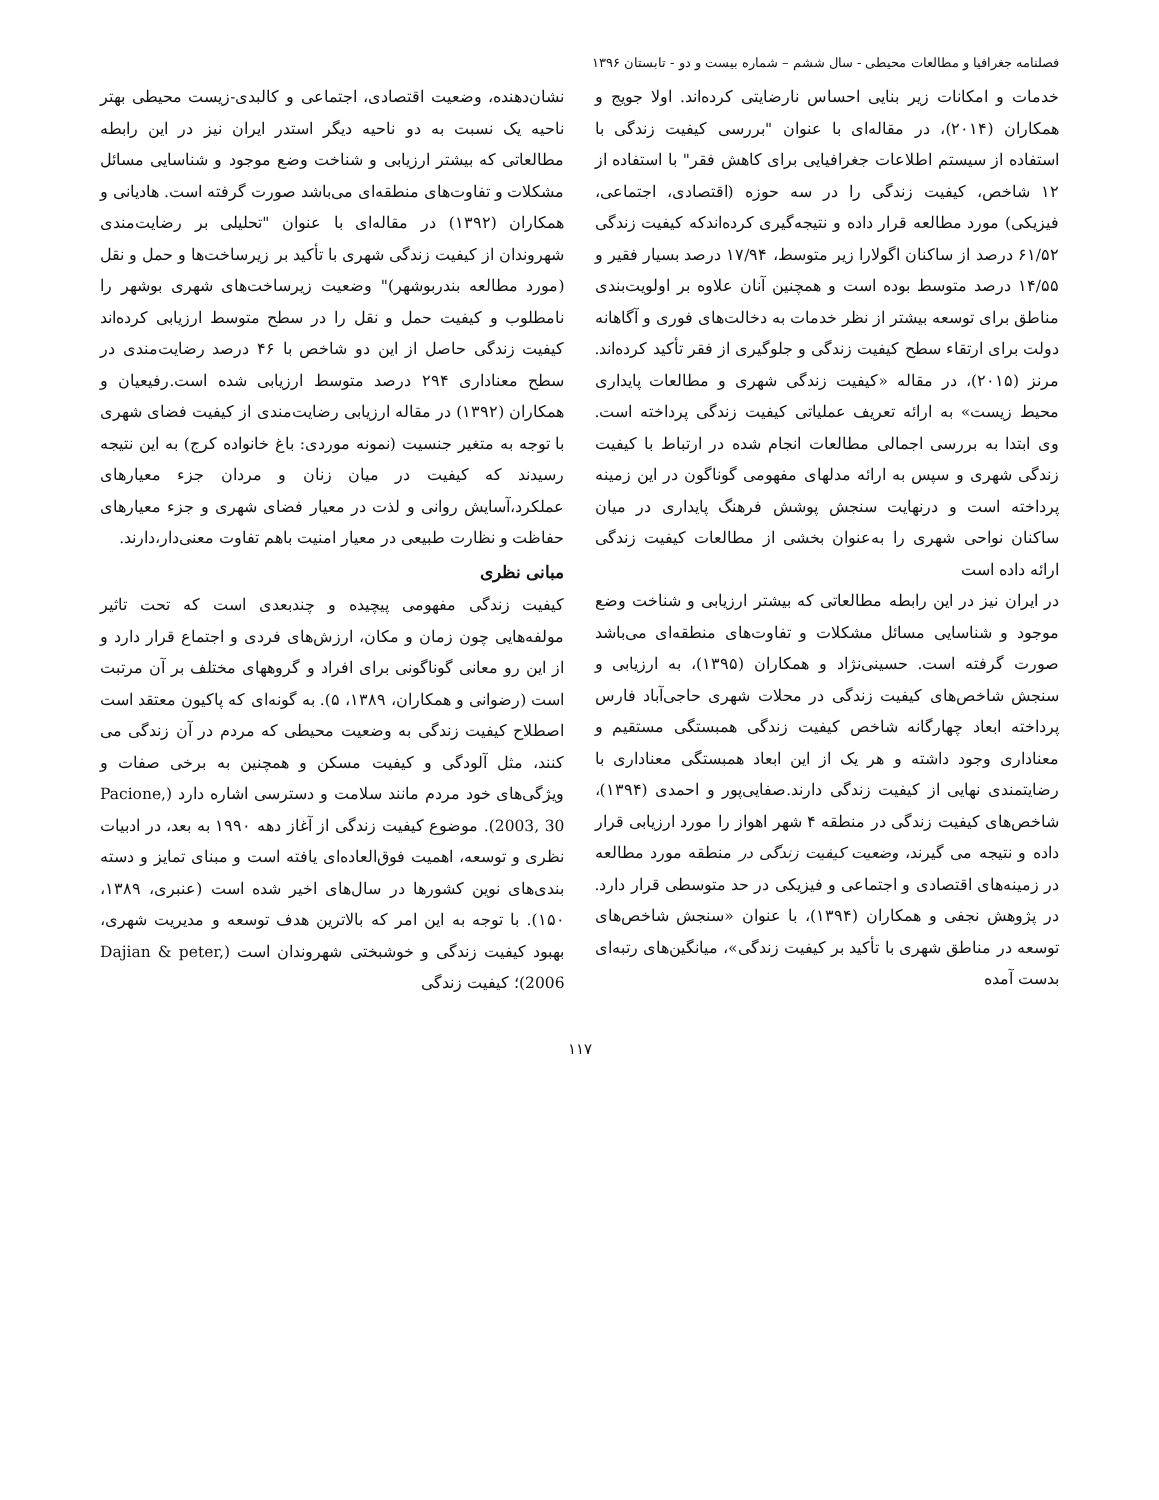فصلنامه جغرافیا و مطالعات محیطی - سال ششم – شماره بیست و دو - تابستان ۱۳۹۶
خدمات و امکانات زیر بنایی احساس نارضایتی کرده‌اند. اولا جویج و همکاران (۲۰۱۴)، در مقاله‌ای با عنوان "بررسی کیفیت زندگی با استفاده از سیستم اطلاعات جغرافیایی برای کاهش فقر" با استفاده از ۱۲ شاخص، کیفیت زندگی را در سه حوزه (اقتصادی، اجتماعی، فیزیکی) مورد مطالعه قرار داده و نتیجه‌گیری کرده‌اندکه کیفیت زندگی ۶۱/۵۲ درصد از ساکنان اگولارا زیر متوسط، ۱۷/۹۴ درصد بسیار فقیر و ۱۴/۵۵ درصد متوسط بوده است و همچنین آنان علاوه بر اولویت‌بندی مناطق برای توسعه بیشتر از نظر خدمات به دخالت‌های فوری و آگاهانه دولت برای ارتقاء سطح کیفیت زندگی و جلوگیری از فقر تأکید کرده‌اند. مرنز (۲۰۱۵)، در مقاله «کیفیت زندگی شهری و مطالعات پایداری محیط زیست» به ارائه تعریف عملیاتی کیفیت زندگی پرداخته است. وی ابتدا به بررسی اجمالی مطالعات انجام شده در ارتباط با کیفیت زندگی شهری و سپس به ارائه مدلهای مفهومی گوناگون در این زمینه پرداخته است و درنهایت سنجش پوشش فرهنگ پایداری در میان ساکنان نواحی شهری را به‌عنوان بخشی از مطالعات کیفیت زندگی ارائه داده است
در ایران نیز در این رابطه مطالعاتی که بیشتر ارزیابی و شناخت وضع موجود و شناسایی مسائل مشکلات و تفاوت‌های منطقه‌ای می‌باشد صورت گرفته است. حسینی‌نژاد و همکاران (۱۳۹۵)، به ارزیابی و سنجش شاخص‌های کیفیت زندگی در محلات شهری حاجی‌آباد فارس پرداخته ابعاد چهارگانه شاخص کیفیت زندگی همبستگی مستقیم و معناداری وجود داشته و هر یک از این ابعاد همبستگی معناداری با رضایتمندی نهایی از کیفیت زندگی دارند.صفایی‌پور و احمدی (۱۳۹۴)، شاخص‌های کیفیت زندگی در منطقه ۴ شهر اهواز را مورد ارزیابی قرار داده و نتیجه می گیرند، وضعیت کیفیت زندگی در منطقه مورد مطالعه در زمینه‌های اقتصادی و اجتماعی و فیزیکی در حد متوسطی قرار دارد. در پژوهش نجفی و همکاران (۱۳۹۴)، با عنوان «سنجش شاخص‌های توسعه در مناطق شهری با تأکید بر کیفیت زندگی»، میانگین‌های رتبه‌ای بدست آمده
نشان‌دهنده، وضعیت اقتصادی، اجتماعی و کالبدی-زیست محیطی بهتر ناحیه یک نسبت به دو ناحیه دیگر استدر ایران نیز در این رابطه مطالعاتی که بیشتر ارزیابی و شناخت وضع موجود و شناسایی مسائل مشکلات و تفاوت‌های منطقه‌ای می‌باشد صورت گرفته است. هادیانی و همکاران (۱۳۹۲) در مقاله‌ای با عنوان "تحلیلی بر رضایت‌مندی شهروندان از کیفیت زندگی شهری با تأکید بر زیرساخت‌ها و حمل و نقل (مورد مطالعه بندربوشهر)" وضعیت زیرساخت‌های شهری بوشهر را نامطلوب و کیفیت حمل و نقل را در سطح متوسط ارزیابی کرده‌اند کیفیت زندگی حاصل از این دو شاخص با ۴۶ درصد رضایت‌مندی در سطح معناداری ۲۹۴ درصد متوسط ارزیابی شده است.رفیعیان و همکاران (۱۳۹۲) در مقاله ارزیابی رضایت‌مندی از کیفیت فضای شهری با توجه به متغیر جنسیت (نمونه موردی: باغ خانواده کرج) به این نتیجه رسیدند که کیفیت در میان زنان و مردان جزء معیارهای عملکرد،آسایش روانی و لذت در معیار فضای شهری و جزء معیارهای حفاظت و نظارت طبیعی در معیار امنیت باهم تفاوت معنی‌دار،دارند.
مبانی نظری
کیفیت زندگی مفهومی پیچیده و چندبعدی است که تحت تاثیر مولفه‌هایی چون زمان و مکان، ارزش‌های فردی و اجتماع قرار دارد و از این رو معانی گوناگونی برای افراد و گروههای مختلف بر آن مرتبت است (رضوانی و همکاران، ۱۳۸۹، ۵). به گونه‌ای که پاکیون معتقد است اصطلاح کیفیت زندگی به وضعیت محیطی که مردم در آن زندگی می کنند، مثل آلودگی و کیفیت مسکن و همچنین به برخی صفات و ویژگی‌های خود مردم مانند سلامت و دسترسی اشاره دارد (Pacione, 2003, 30). موضوع کیفیت زندگی از آغاز دهه ۱۹۹۰ به بعد، در ادبیات نظری و توسعه، اهمیت فوق‌العاده‌ای یافته است و مبنای تمایز و دسته بندی‌های نوین کشورها در سال‌های اخیر شده است (عنبری، ۱۳۸۹، ۱۵۰). با توجه به این امر که بالاترین هدف توسعه و مدیریت شهری، بهبود کیفیت زندگی و خوشبختی شهروندان است (Dajian & peter, 2006)؛ کیفیت زندگی
۱۱۷